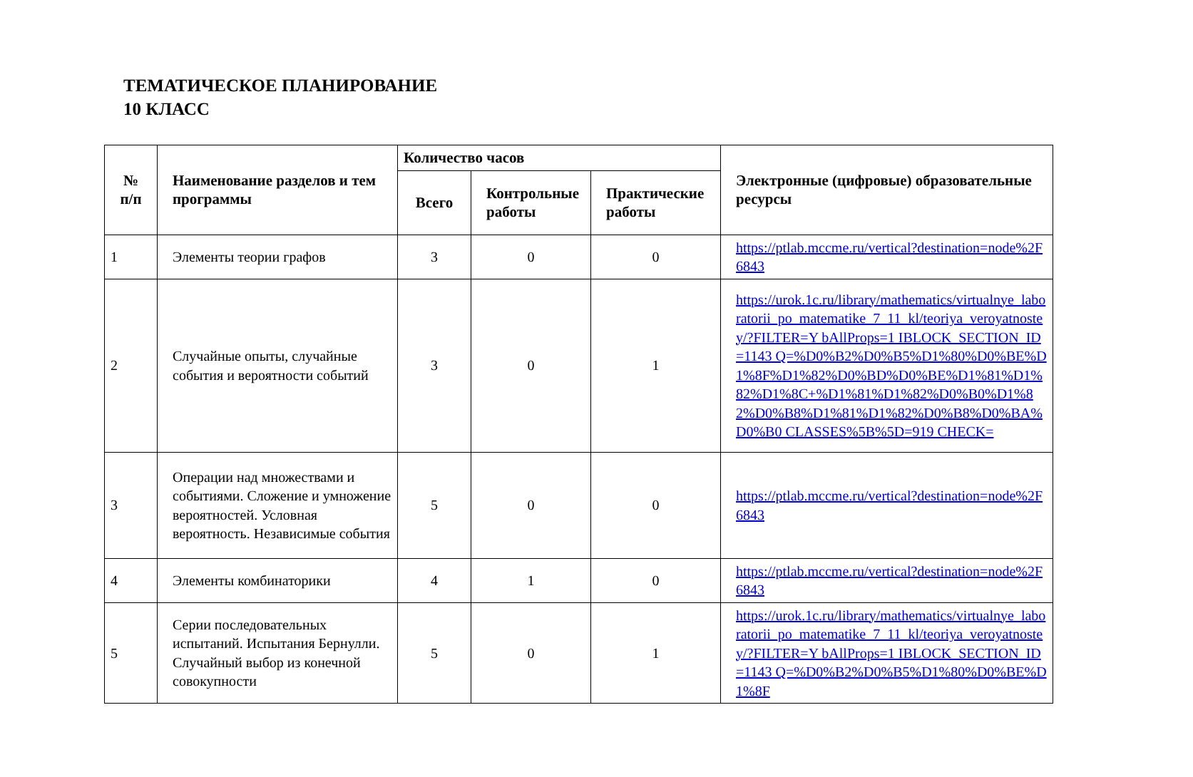ТЕМАТИЧЕСКОЕ ПЛАНИРОВАНИЕ
10 КЛАСС
| № п/п | Наименование разделов и тем программы | Количество часов | | | Электронные (цифровые) образовательные ресурсы |
| --- | --- | --- | --- | --- | --- |
| | | Всего | Контрольные работы | Практические работы | |
| 1 | Элементы теории графов | 3 | 0 | 0 | https://ptlab.mccme.ru/vertical?destination=node%2F6843 |
| 2 | Случайные опыты, случайные события и вероятности событий | 3 | 0 | 1 | https://urok.1c.ru/library/mathematics/virtualnye_laboratorii_po_matematike_7_11_kl/teoriya_veroyatnostey/?FILTER=Y bAllProps=1 IBLOCK_SECTION_ID=1143 Q=%D0%B2%D0%B5%D1%80%D0%BE%D1%8F%D1%82%D0%BD%D0%BE%D1%81%D1%82%D1%8C+%D1%81%D1%82%D0%B0%D1%82%D0%B8%D1%81%D1%82%D0%B8%D0%BA%D0%B0 CLASSES%5B%5D=919 CHECK= |
| 3 | Операции над множествами и событиями. Сложение и умножение вероятностей. Условная вероятность. Независимые события | 5 | 0 | 0 | https://ptlab.mccme.ru/vertical?destination=node%2F6843 |
| 4 | Элементы комбинаторики | 4 | 1 | 0 | https://ptlab.mccme.ru/vertical?destination=node%2F6843 |
| 5 | Серии последовательных испытаний. Испытания Бернулли. Случайный выбор из конечной совокупности | 5 | 0 | 1 | https://urok.1c.ru/library/mathematics/virtualnye_laboratorii_po_matematike_7_11_kl/teoriya_veroyatnostey/?FILTER=Y bAllProps=1 IBLOCK_SECTION_ID=1143 Q=%D0%B2%D0%B5%D1%80%D0%BE%D1%8F |